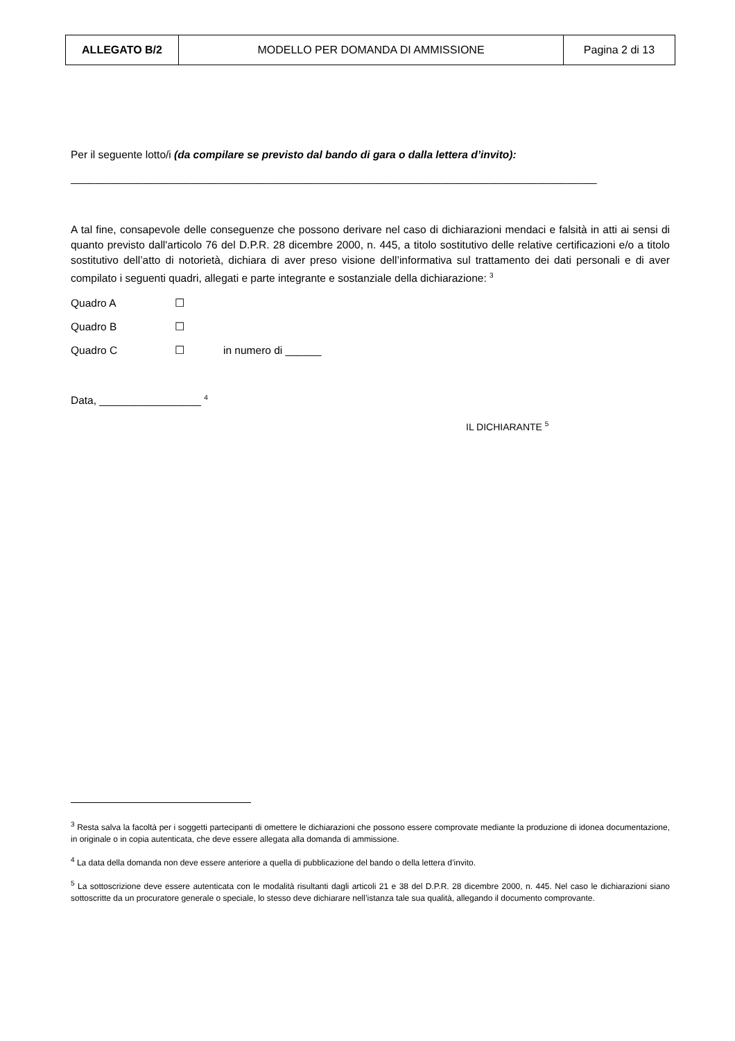| ALLEGATO B/2 | MODELLO PER DOMANDA DI AMMISSIONE | Pagina 2 di 13 |
Per il seguente lotto/i (da compilare se previsto dal bando di gara o dalla lettera d’invito):
________________________________________________________________________________________
A tal fine, consapevole delle conseguenze che possono derivare nel caso di dichiarazioni mendaci e falsità in atti ai sensi di quanto previsto dall'articolo 76 del D.P.R. 28 dicembre 2000, n. 445, a titolo sostitutivo delle relative certificazioni e/o a titolo sostitutivo dell’atto di notorietà, dichiara di aver preso visione dell’informativa sul trattamento dei dati personali e di aver compilato i seguenti quadri, allegati e parte integrante e sostanziale della dichiarazione: <sup>3</sup>
Quadro A ☐
Quadro B ☐
Quadro C ☐ in numero di ______
Data, _________________ <sup>4</sup>
IL DICHIARANTE <sup>5</sup>
<sup>3</sup> Resta salva la facoltà per i soggetti partecipanti di omettere le dichiarazioni che possono essere comprovate mediante la produzione di idonea documentazione, in originale o in copia autenticata, che deve essere allegata alla domanda di ammissione.
<sup>4</sup> La data della domanda non deve essere anteriore a quella di pubblicazione del bando o della lettera d’invito.
<sup>5</sup> La sottoscrizione deve essere autenticata con le modalità risultanti dagli articoli 21 e 38 del D.P.R. 28 dicembre 2000, n. 445. Nel caso le dichiarazioni siano sottoscritte da un procuratore generale o speciale, lo stesso deve dichiarare nell’istanza tale sua qualità, allegando il documento comprovante.